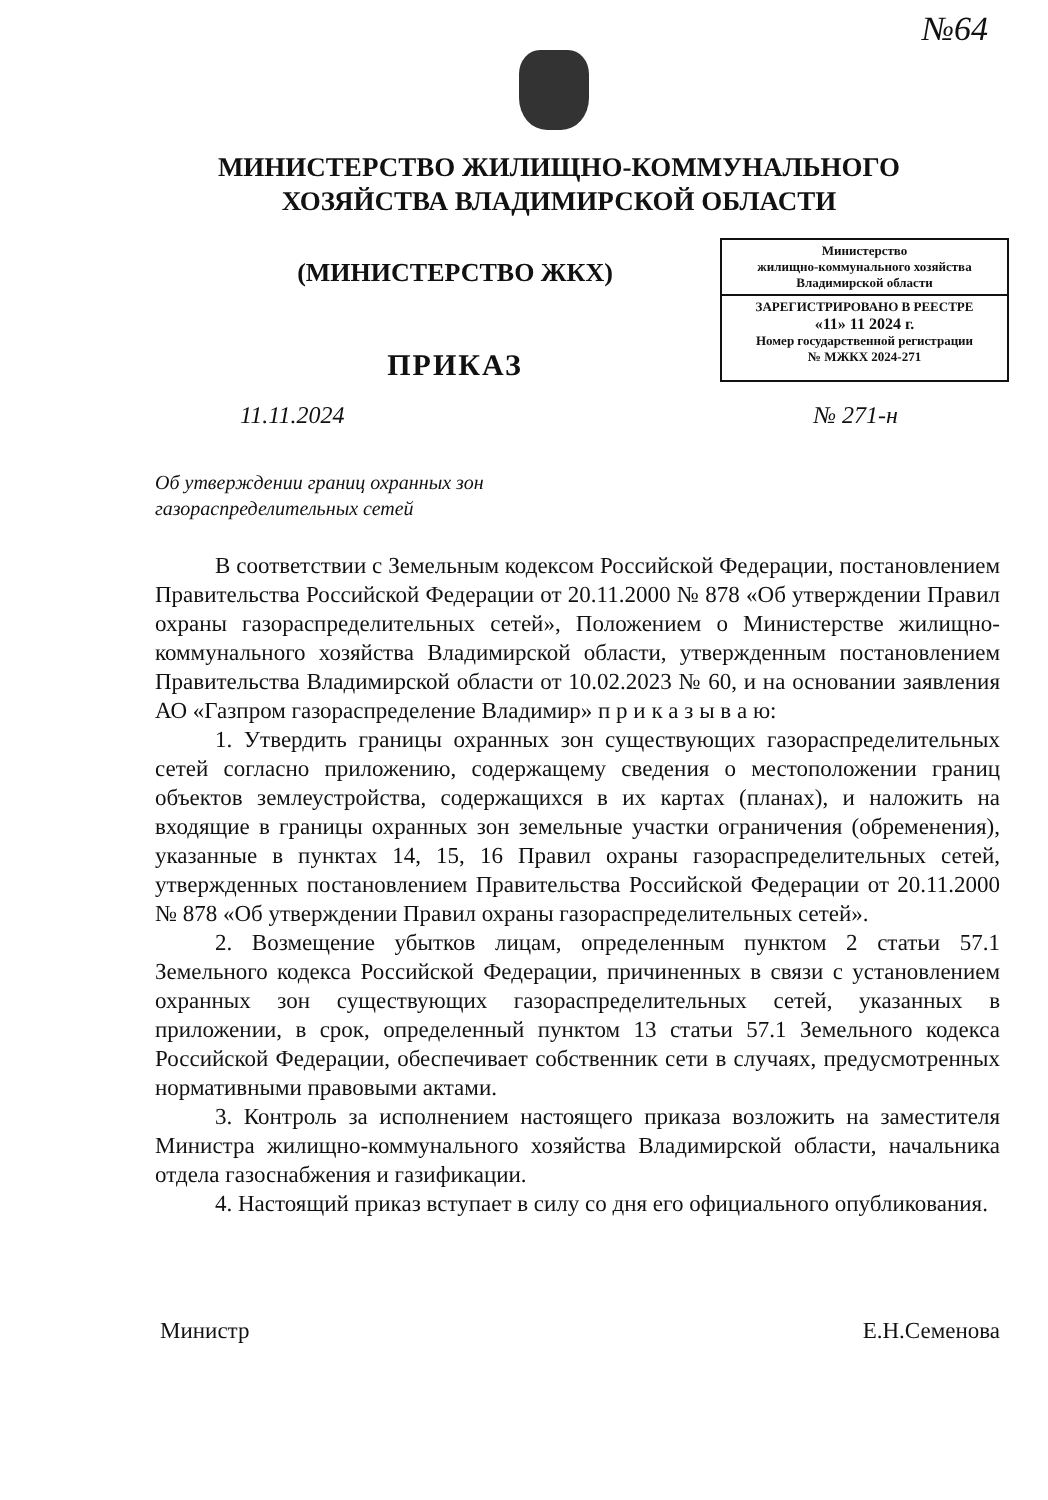№64
МИНИСТЕРСТВО ЖИЛИЩНО-КОММУНАЛЬНОГО
ХОЗЯЙСТВА ВЛАДИМИРСКОЙ ОБЛАСТИ
(МИНИСТЕРСТВО ЖКХ)
ПРИКАЗ
Министерство
жилищно-коммунального хозяйства
Владимирской области
ЗАРЕГИСТРИРОВАНО В РЕЕСТРЕ
«11» 11 2024 г.
Номер государственной регистрации
№ МЖКХ 2024-271
11.11.2024 № 271-н
Об утверждении границ охранных зон
газораспределительных сетей
В соответствии с Земельным кодексом Российской Федерации, постановлением Правительства Российской Федерации от 20.11.2000 № 878 «Об утверждении Правил охраны газораспределительных сетей», Положением о Министерстве жилищно-коммунального хозяйства Владимирской области, утвержденным постановлением Правительства Владимирской области от 10.02.2023 № 60, и на основании заявления АО «Газпром газораспределение Владимир» п р и к а з ы в а ю:
1. Утвердить границы охранных зон существующих газораспределительных сетей согласно приложению, содержащему сведения о местоположении границ объектов землеустройства, содержащихся в их картах (планах), и наложить на входящие в границы охранных зон земельные участки ограничения (обременения), указанные в пунктах 14, 15, 16 Правил охраны газораспределительных сетей, утвержденных постановлением Правительства Российской Федерации от 20.11.2000 № 878 «Об утверждении Правил охраны газораспределительных сетей».
2. Возмещение убытков лицам, определенным пунктом 2 статьи 57.1 Земельного кодекса Российской Федерации, причиненных в связи с установлением охранных зон существующих газораспределительных сетей, указанных в приложении, в срок, определенный пунктом 13 статьи 57.1 Земельного кодекса Российской Федерации, обеспечивает собственник сети в случаях, предусмотренных нормативными правовыми актами.
3. Контроль за исполнением настоящего приказа возложить на заместителя Министра жилищно-коммунального хозяйства Владимирской области, начальника отдела газоснабжения и газификации.
4. Настоящий приказ вступает в силу со дня его официального опубликования.
Министр Е.Н.Семенова